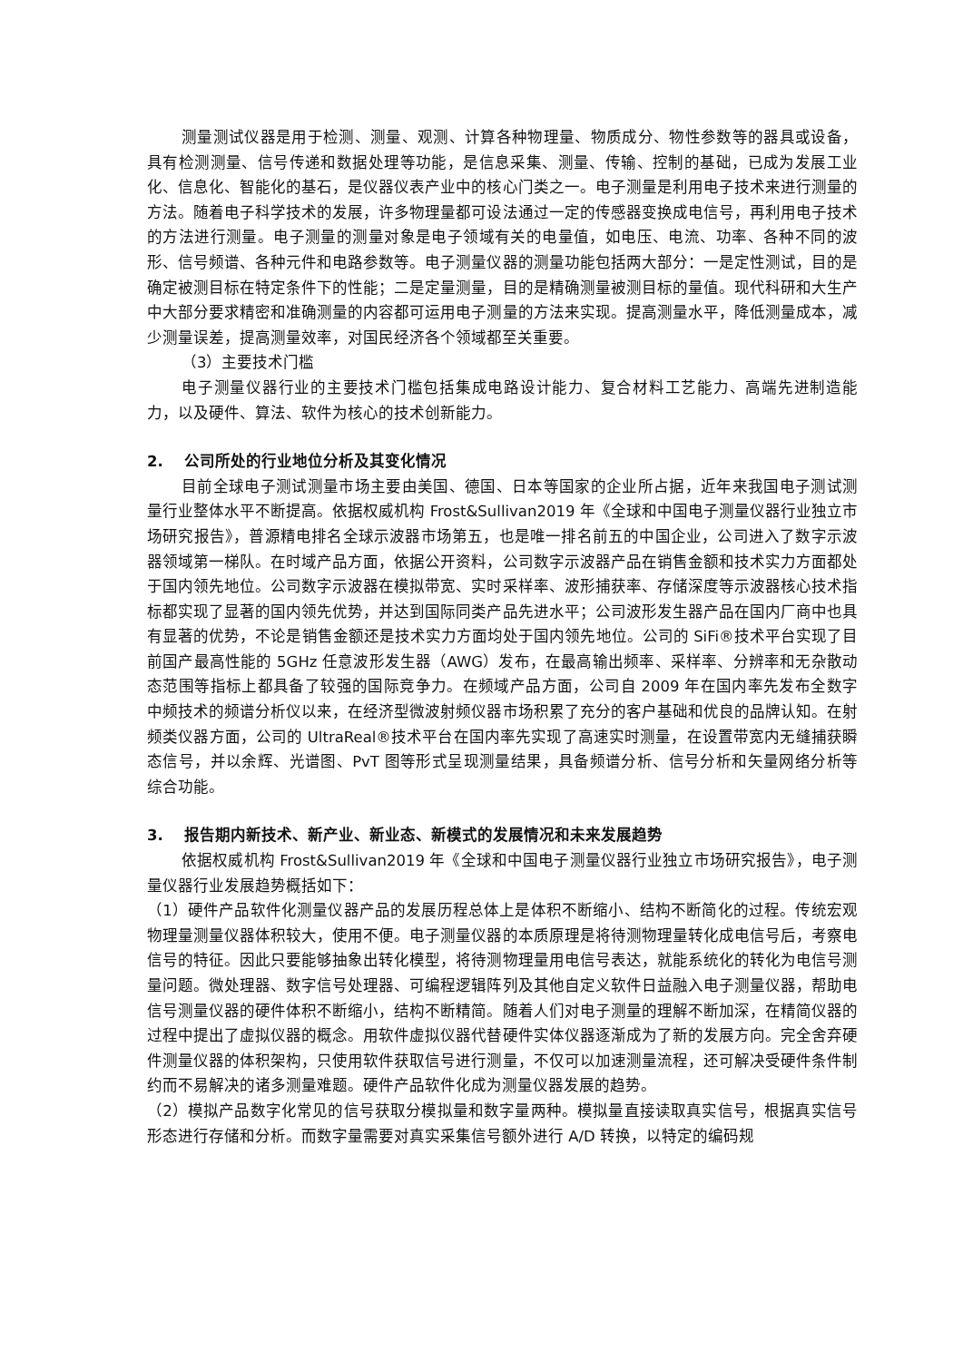测量测试仪器是用于检测、测量、观测、计算各种物理量、物质成分、物性参数等的器具或设备，具有检测测量、信号传递和数据处理等功能，是信息采集、测量、传输、控制的基础，已成为发展工业化、信息化、智能化的基石，是仪器仪表产业中的核心门类之一。电子测量是利用电子技术来进行测量的方法。随着电子科学技术的发展，许多物理量都可设法通过一定的传感器变换成电信号，再利用电子技术的方法进行测量。电子测量的测量对象是电子领域有关的电量值，如电压、电流、功率、各种不同的波形、信号频谱、各种元件和电路参数等。电子测量仪器的测量功能包括两大部分：一是定性测试，目的是确定被测目标在特定条件下的性能；二是定量测量，目的是精确测量被测目标的量值。现代科研和大生产中大部分要求精密和准确测量的内容都可运用电子测量的方法来实现。提高测量水平，降低测量成本，减少测量误差，提高测量效率，对国民经济各个领域都至关重要。
（3）主要技术门槛
电子测量仪器行业的主要技术门槛包括集成电路设计能力、复合材料工艺能力、高端先进制造能力，以及硬件、算法、软件为核心的技术创新能力。
2. 公司所处的行业地位分析及其变化情况
目前全球电子测试测量市场主要由美国、德国、日本等国家的企业所占据，近年来我国电子测试测量行业整体水平不断提高。依据权威机构 Frost&Sullivan2019 年《全球和中国电子测量仪器行业独立市场研究报告》，普源精电排名全球示波器市场第五，也是唯一排名前五的中国企业，公司进入了数字示波器领域第一梯队。在时域产品方面，依据公开资料，公司数字示波器产品在销售金额和技术实力方面都处于国内领先地位。公司数字示波器在模拟带宽、实时采样率、波形捕获率、存储深度等示波器核心技术指标都实现了显著的国内领先优势，并达到国际同类产品先进水平；公司波形发生器产品在国内厂商中也具有显著的优势，不论是销售金额还是技术实力方面均处于国内领先地位。公司的 SiFi®技术平台实现了目前国产最高性能的 5GHz 任意波形发生器（AWG）发布，在最高输出频率、采样率、分辨率和无杂散动态范围等指标上都具备了较强的国际竞争力。在频域产品方面，公司自 2009 年在国内率先发布全数字中频技术的频谱分析仪以来，在经济型微波射频仪器市场积累了充分的客户基础和优良的品牌认知。在射频类仪器方面，公司的 UltraReal®技术平台在国内率先实现了高速实时测量，在设置带宽内无缝捕获瞬态信号，并以余辉、光谱图、PvT 图等形式呈现测量结果，具备频谱分析、信号分析和矢量网络分析等综合功能。
3. 报告期内新技术、新产业、新业态、新模式的发展情况和未来发展趋势
依据权威机构 Frost&Sullivan2019 年《全球和中国电子测量仪器行业独立市场研究报告》，电子测量仪器行业发展趋势概括如下：
（1）硬件产品软件化测量仪器产品的发展历程总体上是体积不断缩小、结构不断简化的过程。传统宏观物理量测量仪器体积较大，使用不便。电子测量仪器的本质原理是将待测物理量转化成电信号后，考察电信号的特征。因此只要能够抽象出转化模型，将待测物理量用电信号表达，就能系统化的转化为电信号测量问题。微处理器、数字信号处理器、可编程逻辑阵列及其他自定义软件日益融入电子测量仪器，帮助电信号测量仪器的硬件体积不断缩小，结构不断精简。随着人们对电子测量的理解不断加深，在精简仪器的过程中提出了虚拟仪器的概念。用软件虚拟仪器代替硬件实体仪器逐渐成为了新的发展方向。完全舍弃硬件测量仪器的体积架构，只使用软件获取信号进行测量，不仅可以加速测量流程，还可解决受硬件条件制约而不易解决的诸多测量难题。硬件产品软件化成为测量仪器发展的趋势。
（2）模拟产品数字化常见的信号获取分模拟量和数字量两种。模拟量直接读取真实信号，根据真实信号形态进行存储和分析。而数字量需要对真实采集信号额外进行 A/D 转换，以特定的编码规